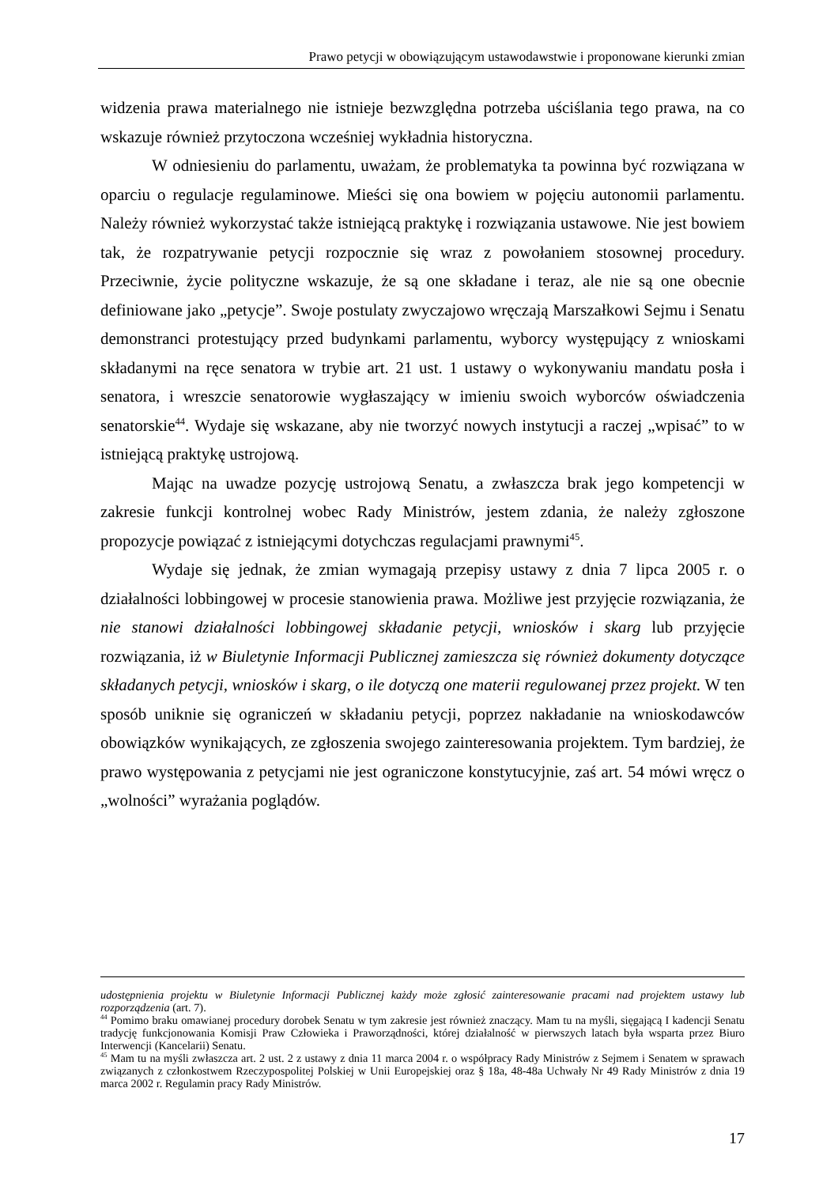Prawo petycji w obowiązującym ustawodawstwie i proponowane kierunki zmian
widzenia prawa materialnego nie istnieje bezwzględna potrzeba uściślania tego prawa, na co wskazuje również przytoczona wcześniej wykładnia historyczna.
W odniesieniu do parlamentu, uważam, że problematyka ta powinna być rozwiązana w oparciu o regulacje regulaminowe. Mieści się ona bowiem w pojęciu autonomii parlamentu. Należy również wykorzystać także istniejącą praktykę i rozwiązania ustawowe. Nie jest bowiem tak, że rozpatrywanie petycji rozpocznie się wraz z powołaniem stosownej procedury. Przeciwnie, życie polityczne wskazuje, że są one składane i teraz, ale nie są one obecnie definiowane jako „petycje”. Swoje postulaty zwyczajowo wręczają Marszałkowi Sejmu i Senatu demonstranci protestujący przed budynkami parlamentu, wyborcy występujący z wnioskami składanymi na ręce senatora w trybie art. 21 ust. 1 ustawy o wykonywaniu mandatu posła i senatora, i wreszcie senatorowie wygłaszający w imieniu swoich wyborców oświadczenia senatorskie<sup>44</sup>. Wydaje się wskazane, aby nie tworzyć nowych instytucji a raczej „wpisać” to w istniejącą praktykę ustrojową.
Mając na uwadze pozycję ustrojową Senatu, a zwłaszcza brak jego kompetencji w zakresie funkcji kontrolnej wobec Rady Ministrów, jestem zdania, że należy zgłoszone propozycje powiązać z istniejącymi dotychczas regulacjami prawnymi<sup>45</sup>.
Wydaje się jednak, że zmian wymagają przepisy ustawy z dnia 7 lipca 2005 r. o działalności lobbingowej w procesie stanowienia prawa. Możliwe jest przyjęcie rozwiązania, że nie stanowi działalności lobbingowej składanie petycji, wniosków i skarg lub przyjęcie rozwiązania, iż w Biuletynie Informacji Publicznej zamieszcza się również dokumenty dotyczące składanych petycji, wniosków i skarg, o ile dotyczą one materii regulowanej przez projekt. W ten sposób uniknie się ograniczeń w składaniu petycji, poprzez nakładanie na wnioskodawców obowiązków wynikających, ze zgłoszenia swojego zainteresowania projektem. Tym bardziej, że prawo występowania z petycjami nie jest ograniczone konstytucyjnie, zaś art. 54 mówi wręcz o „wolności” wyrażania poglądów.
udostępnienia projektu w Biuletynie Informacji Publicznej każdy może zgłosić zainteresowanie pracami nad projektem ustawy lub rozporządzenia (art. 7).
<sup>44</sup> Pomimo braku omawianej procedury dorobek Senatu w tym zakresie jest również znaczący. Mam tu na myśli, sięgającą I kadencji Senatu tradycję funkcjonowania Komisji Praw Człowieka i Praworządności, której działalność w pierwszych latach była wsparta przez Biuro Interwencji (Kancelarii) Senatu.
<sup>45</sup> Mam tu na myśli zwłaszcza art. 2 ust. 2 z ustawy z dnia 11 marca 2004 r. o współpracy Rady Ministrów z Sejmem i Senatem w sprawach związanych z członkostwem Rzeczypospolitej Polskiej w Unii Europejskiej oraz § 18a, 48-48a Uchwały Nr 49 Rady Ministrów z dnia 19 marca 2002 r. Regulamin pracy Rady Ministrów.
17